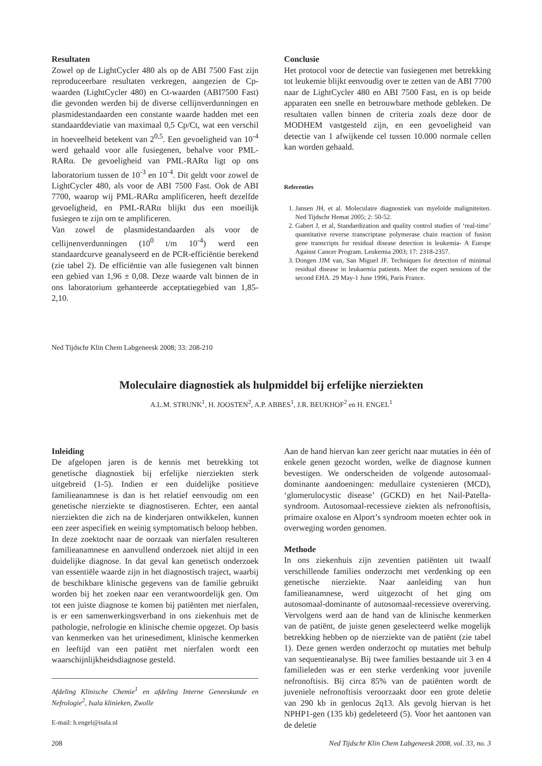Resultaten
Zowel op de LightCycler 480 als op de ABI 7500 Fast zijn reproduceerbare resultaten verkregen, aangezien de Cp-waarden (LightCycler 480) en Ct-waarden (ABI7500 Fast) die gevonden werden bij de diverse cellijnverdunningen en plasmidestandaarden een constante waarde hadden met een standaarddeviatie van maximaal 0,5 Cp/Ct, wat een verschil in hoeveelheid betekent van 2<sup>0,5</sup>. Een gevoeligheid van 10<sup>-4</sup> werd gehaald voor alle fusiegenen, behalve voor PML-RARα. De gevoeligheid van PML-RARα ligt op ons laboratorium tussen de 10<sup>-3</sup> en 10<sup>-4</sup>. Dit geldt voor zowel de LightCycler 480, als voor de ABI 7500 Fast. Ook de ABI 7700, waarop wij PML-RARα amplificeren, heeft dezelfde gevoeligheid, en PML-RARα blijkt dus een moeilijk fusiegen te zijn om te amplificeren.
Van zowel de plasmidestandaarden als voor de cellijnenverdunningen (10<sup>0</sup> t/m 10<sup>-4</sup>) werd een standaardcurve geanalyseerd en de PCR-efficiëntie berekend (zie tabel 2). De efficiëntie van alle fusiegenen valt binnen een gebied van 1,96 ± 0,08. Deze waarde valt binnen de in ons laboratorium gehanteerde acceptatiegebied van 1,85-2,10.
Ned Tijdschr Klin Chem Labgeneesk 2008; 33: 208-210
Conclusie
Het protocol voor de detectie van fusiegenen met betrekking tot leukemie blijkt eenvoudig over te zetten van de ABI 7700 naar de LightCycler 480 en ABI 7500 Fast, en is op beide apparaten een snelle en betrouwbare methode gebleken. De resultaten vallen binnen de criteria zoals deze door de MODHEM vastgesteld zijn, en een gevoeligheid van detectie van 1 afwijkende cel tussen 10.000 normale cellen kan worden gehaald.
Referenties
1. Jansen JH, et al. Moleculaire diagnostiek van myeloïde maligniteiten. Ned Tijdschr Hemat 2005; 2: 50-52.
2. Gabert J, et al, Standardization and quality control studies of ‘real-time’ quantitative reverse transcriptase polymerase chain reaction of fusion gene transcripts for residual disease detection in leukemia- A Europe Against Cancer Program. Leukemia 2003; 17: 2318-2357.
3. Dongen JJM van, San Miguel JF. Techniques for detection of minimal residual disease in leukaemia patients. Meet the expert sessions of the second EHA. 29 May-1 June 1996, Paris France.
Moleculaire diagnostiek als hulpmiddel bij erfelijke nierziekten
A.L.M. STRUNK<sup>1</sup>, H. JOOSTEN<sup>2</sup>, A.P. ABBES<sup>1</sup>, J.R. BEUKHOF<sup>2</sup> en H. ENGEL<sup>1</sup>
Inleiding
De afgelopen jaren is de kennis met betrekking tot genetische diagnostiek bij erfelijke nierziekten sterk uitgebreid (1-5). Indien er een duidelijke positieve familieanamnese is dan is het relatief eenvoudig om een genetische nierziekte te diagnostiseren. Echter, een aantal nierziekten die zich na de kinderjaren ontwikkelen, kunnen een zeer aspecifiek en weinig symptomatisch beloop hebben.
In deze zoektocht naar de oorzaak van nierfalen resulteren familieanamnese en aanvullend onderzoek niet altijd in een duidelijke diagnose. In dat geval kan genetisch onderzoek van essentiële waarde zijn in het diagnostisch traject, waarbij de beschikbare klinische gegevens van de familie gebruikt worden bij het zoeken naar een verantwoordelijk gen. Om tot een juiste diagnose te komen bij patiënten met nierfalen, is er een samenwerkingsverband in ons ziekenhuis met de pathologie, nefrologie en klinische chemie opgezet. Op basis van kenmerken van het urinesediment, klinische kenmerken en leeftijd van een patiënt met nierfalen wordt een waarschijnlijkheidsdiagnose gesteld.
Afdeling Klinische Chemie<sup>1</sup> en afdeling Interne Geneeskunde en Nefrologie<sup>2</sup>, Isala klinieken, Zwolle
E-mail: h.engel@isala.nl
Aan de hand hiervan kan zeer gericht naar mutaties in één of enkele genen gezocht worden, welke de diagnose kunnen bevestigen. We onderscheiden de volgende autosomaal-dominante aandoeningen: medullaire cystenieren (MCD), ‘glomerulocystic disease’ (GCKD) en het Nail-Patella-syndroom. Autosomaal-recessieve ziekten als nefronoftisis, primaire oxalose en Alport’s syndroom moeten echter ook in overweging worden genomen.
Methode
In ons ziekenhuis zijn zeventien patiënten uit twaalf verschillende families onderzocht met verdenking op een genetische nierziekte. Naar aanleiding van hun familieanamnese, werd uitgezocht of het ging om autosomaal-dominante of autosomaal-recessieve overerving. Vervolgens werd aan de hand van de klinische kenmerken van de patiënt, de juiste genen geselecteerd welke mogelijk betrekking hebben op de nierziekte van de patiënt (zie tabel 1). Deze genen werden onderzocht op mutaties met behulp van sequentieanalyse. Bij twee families bestaande uit 3 en 4 familieleden was er een sterke verdenking voor juvenile nefronoftisis. Bij circa 85% van de patiënten wordt de juveniele nefronoftisis veroorzaakt door een grote deletie van 290 kb in genlocus 2q13. Als gevolg hiervan is het NPHP1-gen (135 kb) gedeleteerd (5). Voor het aantonen van de deletie
208 Ned Tijdschr Klin Chem Labgeneesk 2008, vol. 33, no. 3